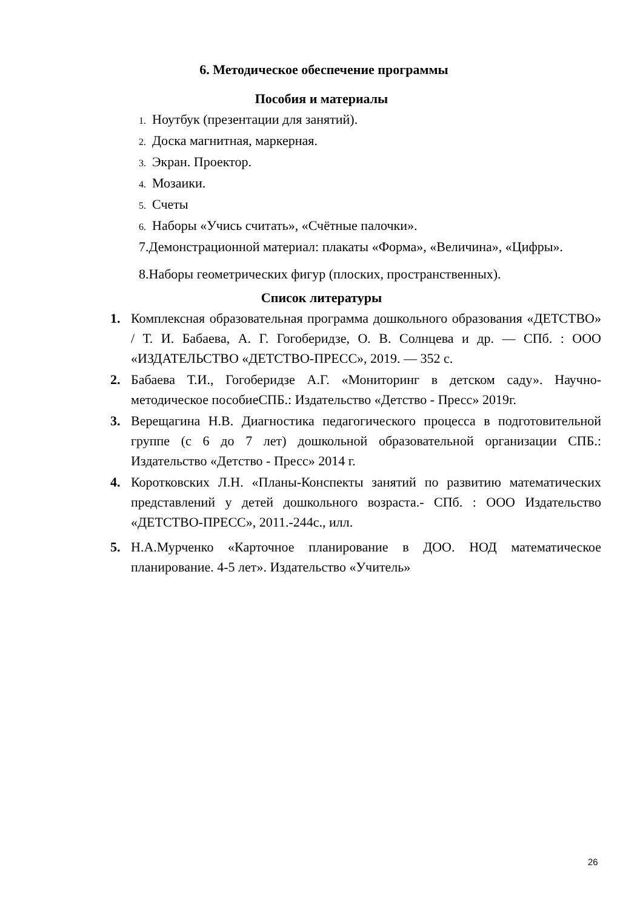6. Методическое обеспечение программы
Пособия и материалы
1. Ноутбук (презентации для занятий).
2. Доска магнитная, маркерная.
3. Экран. Проектор.
4. Мозаики.
5. Счеты
6. Наборы «Учись считать», «Счётные палочки».
7.Демонстрационной материал: плакаты «Форма», «Величина», «Цифры».
8.Наборы геометрических фигур (плоских, пространственных).
Список литературы
1. Комплексная образовательная программа дошкольного образования «ДЕТСТВО» / Т. И. Бабаева, А. Г. Гогоберидзе, О. В. Солнцева и др. — СПб. : ООО «ИЗДАТЕЛЬСТВО «ДЕТСТВО-ПРЕСС», 2019. — 352 с.
2. Бабаева Т.И., Гогоберидзе А.Г. «Мониторинг в детском саду». Научно-методическое пособиеСПБ.: Издательство «Детство - Пресс» 2019г.
3. Верещагина Н.В. Диагностика педагогического процесса в подготовительной группе (с 6 до 7 лет) дошкольной образовательной организации СПБ.: Издательство «Детство - Пресс» 2014 г.
4. Коротковских Л.Н. «Планы-Конспекты занятий по развитию математических представлений у детей дошкольного возраста.- СПб. : ООО Издательство «ДЕТСТВО-ПРЕСС», 2011.-244с., илл.
5. Н.А.Мурченко «Карточное планирование в ДОО. НОД математическое планирование. 4-5 лет». Издательство «Учитель»
26